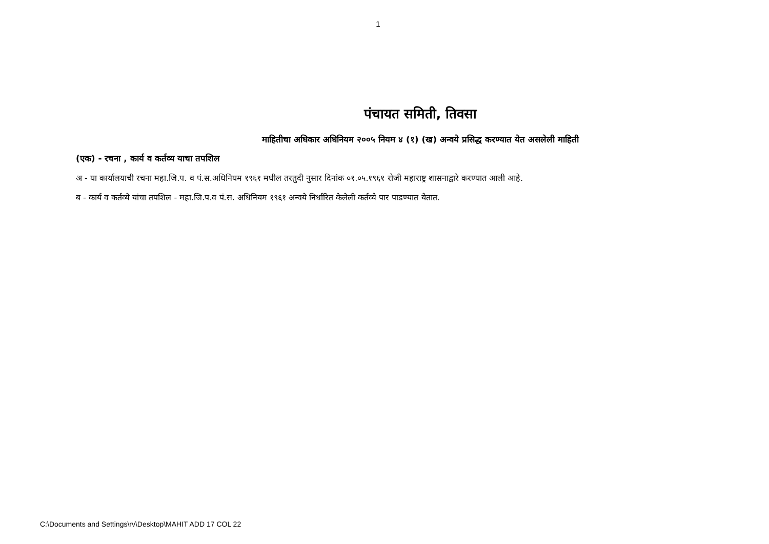1
पंचायत समिती, तिवसा
माहितीचा अधिकार अधिनियम २००५ नियम ४ (१) (ख) अन्वये प्रसिद्ध करण्यात येत असलेली माहिती
(एक) - रचना , कार्य व कर्तव्य याचा तपशिल
अ - या कार्यालयाची रचना महा.जि.प. व पं.स.अधिनियम १९६१ मधील तरतुदी नुसार दिनांक ०१.०५.१९६१ रोजी महाराष्ट्र शासनाद्वारे करण्यात आली आहे.
ब - कार्य व कर्तव्ये यांचा तपशिल - महा.जि.प.व पं.स. अधिनियम १९६१ अन्वये निर्धारित केलेली कर्तव्ये पार पाडण्यात येतात.
C:\Documents and Settings\rv\Desktop\MAHIT ADD 17 COL 22